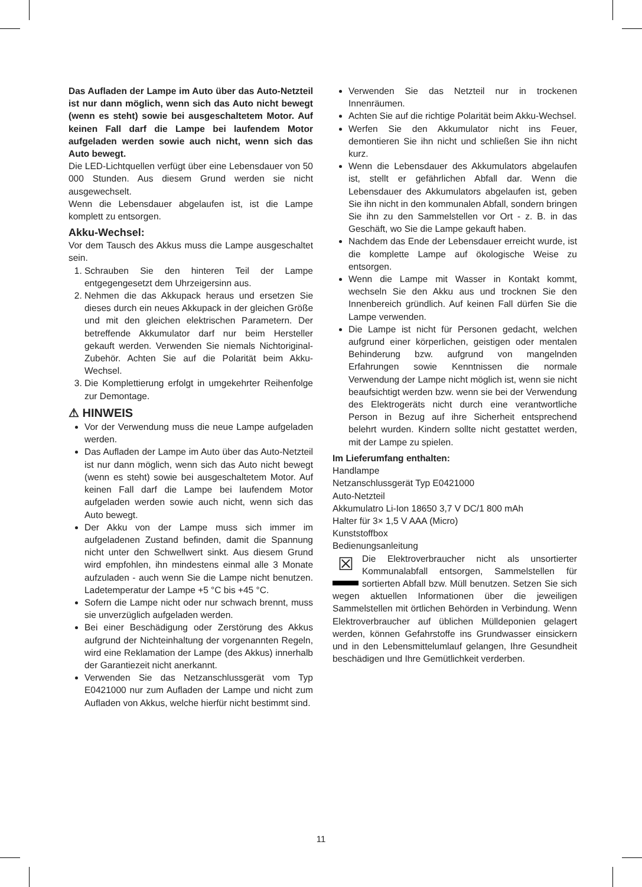Das Aufladen der Lampe im Auto über das Auto-Netzteil ist nur dann möglich, wenn sich das Auto nicht bewegt (wenn es steht) sowie bei ausgeschaltetem Motor. Auf keinen Fall darf die Lampe bei laufendem Motor aufgeladen werden sowie auch nicht, wenn sich das Auto bewegt.
Die LED-Lichtquellen verfügt über eine Lebensdauer von 50 000 Stunden. Aus diesem Grund werden sie nicht ausgewechselt.
Wenn die Lebensdauer abgelaufen ist, ist die Lampe komplett zu entsorgen.
Akku-Wechsel:
Vor dem Tausch des Akkus muss die Lampe ausgeschaltet sein.
1. Schrauben Sie den hinteren Teil der Lampe entgegengesetzt dem Uhrzeigersinn aus.
2. Nehmen die das Akkupack heraus und ersetzen Sie dieses durch ein neues Akkupack in der gleichen Größe und mit den gleichen elektrischen Parametern. Der betreffende Akkumulator darf nur beim Hersteller gekauft werden. Verwenden Sie niemals Nichtoriginal-Zubehör. Achten Sie auf die Polarität beim Akku-Wechsel.
3. Die Komplettierung erfolgt in umgekehrter Reihenfolge zur Demontage.
⚠ HINWEIS
Vor der Verwendung muss die neue Lampe aufgeladen werden.
Das Aufladen der Lampe im Auto über das Auto-Netzteil ist nur dann möglich, wenn sich das Auto nicht bewegt (wenn es steht) sowie bei ausgeschaltetem Motor. Auf keinen Fall darf die Lampe bei laufendem Motor aufgeladen werden sowie auch nicht, wenn sich das Auto bewegt.
Der Akku von der Lampe muss sich immer im aufgeladenen Zustand befinden, damit die Spannung nicht unter den Schwellwert sinkt. Aus diesem Grund wird empfohlen, ihn mindestens einmal alle 3 Monate aufzuladen - auch wenn Sie die Lampe nicht benutzen. Ladetemperatur der Lampe +5 °C bis +45 °C.
Sofern die Lampe nicht oder nur schwach brennt, muss sie unverzüglich aufgeladen werden.
Bei einer Beschädigung oder Zerstörung des Akkus aufgrund der Nichteinhaltung der vorgenannten Regeln, wird eine Reklamation der Lampe (des Akkus) innerhalb der Garantiezeit nicht anerkannt.
Verwenden Sie das Netzanschlussgerät vom Typ E0421000 nur zum Aufladen der Lampe und nicht zum Aufladen von Akkus, welche hierfür nicht bestimmt sind.
Verwenden Sie das Netzteil nur in trockenen Innenräumen.
Achten Sie auf die richtige Polarität beim Akku-Wechsel.
Werfen Sie den Akkumulator nicht ins Feuer, demontieren Sie ihn nicht und schließen Sie ihn nicht kurz.
Wenn die Lebensdauer des Akkumulators abgelaufen ist, stellt er gefährlichen Abfall dar. Wenn die Lebensdauer des Akkumulators abgelaufen ist, geben Sie ihn nicht in den kommunalen Abfall, sondern bringen Sie ihn zu den Sammelstellen vor Ort - z. B. in das Geschäft, wo Sie die Lampe gekauft haben.
Nachdem das Ende der Lebensdauer erreicht wurde, ist die komplette Lampe auf ökologische Weise zu entsorgen.
Wenn die Lampe mit Wasser in Kontakt kommt, wechseln Sie den Akku aus und trocknen Sie den Innenbereich gründlich. Auf keinen Fall dürfen Sie die Lampe verwenden.
Die Lampe ist nicht für Personen gedacht, welchen aufgrund einer körperlichen, geistigen oder mentalen Behinderung bzw. aufgrund von mangelnden Erfahrungen sowie Kenntnissen die normale Verwendung der Lampe nicht möglich ist, wenn sie nicht beaufsichtigt werden bzw. wenn sie bei der Verwendung des Elektrogeräts nicht durch eine verantwortliche Person in Bezug auf ihre Sicherheit entsprechend belehrt wurden. Kindern sollte nicht gestattet werden, mit der Lampe zu spielen.
Im Lieferumfang enthalten:
Handlampe
Netzanschlussgerät Typ E0421000
Auto-Netzteil
Akkumulatro Li-Ion 18650 3,7 V DC/1 800 mAh
Halter für 3× 1,5 V AAA (Micro)
Kunststoffbox
Bedienungsanleitung
☒ Die Elektroverbraucher nicht als unsortierter Kommunalabfall entsorgen, Sammelstellen für sortierten Abfall bzw. Müll benutzen. Setzen Sie sich wegen aktuellen Informationen über die jeweiligen Sammelstellen mit örtlichen Behörden in Verbindung. Wenn Elektroverbraucher auf üblichen Mülldeponien gelagert werden, können Gefahrstoffe ins Grundwasser einsickern und in den Lebensmittelumlauf gelangen, Ihre Gesundheit beschädigen und Ihre Gemütlichkeit verderben.
11